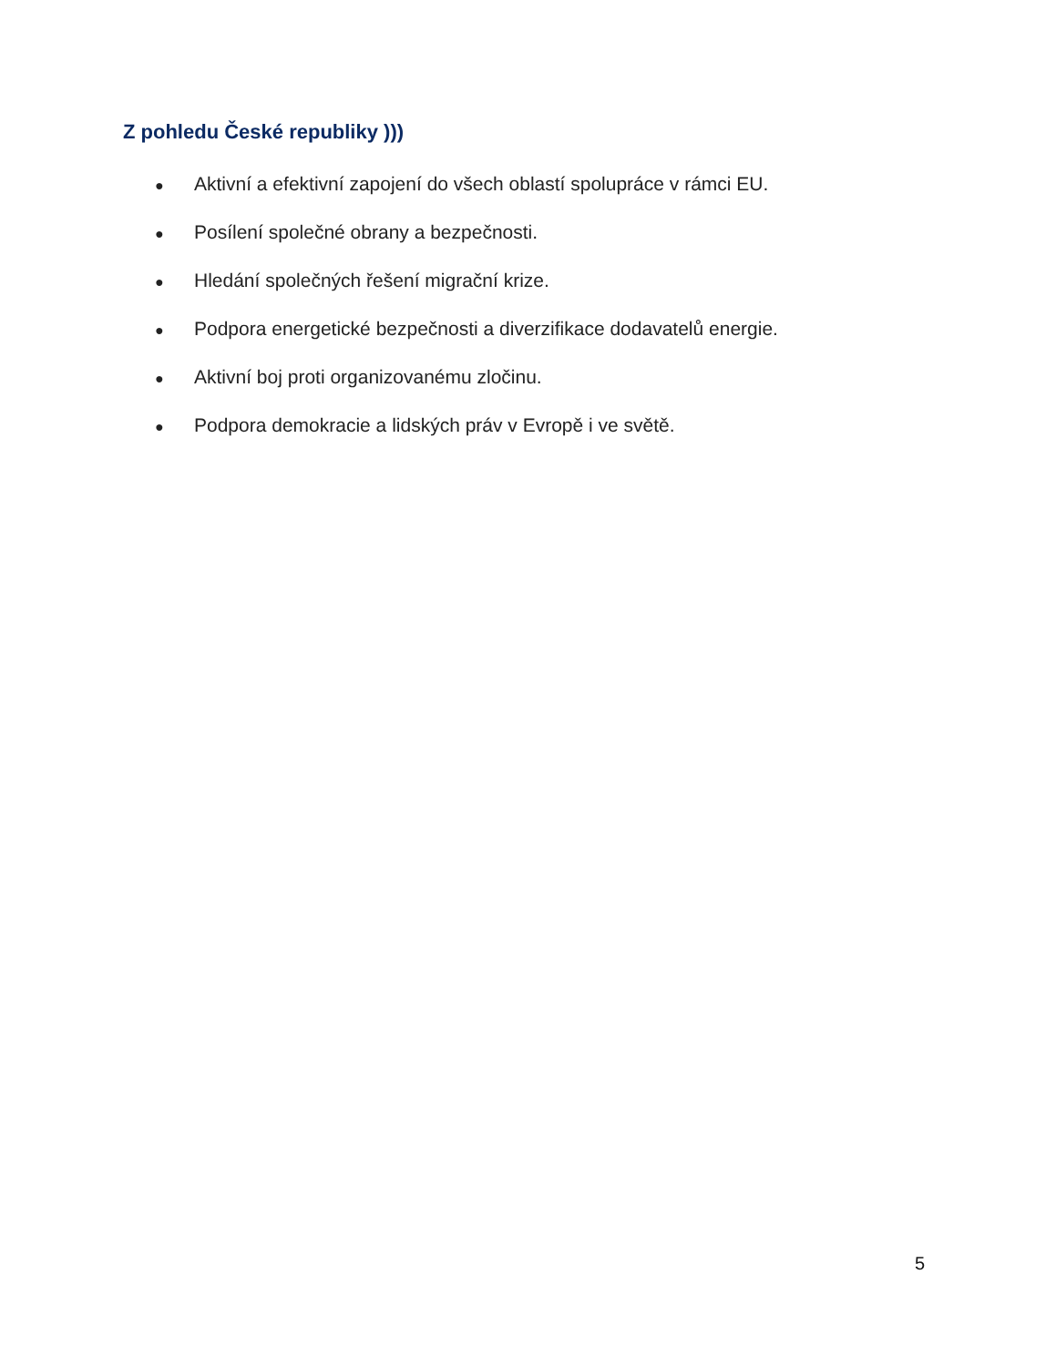Z pohledu České republiky )))
● Aktivní a efektivní zapojení do všech oblastí spolupráce v rámci EU.
● Posílení společné obrany a bezpečnosti.
● Hledání společných řešení migrační krize.
● Podpora energetické bezpečnosti a diverzifikace dodavatelů energie.
● Aktivní boj proti organizovanému zločinu.
● Podpora demokracie a lidských práv v Evropě i ve světě.
5